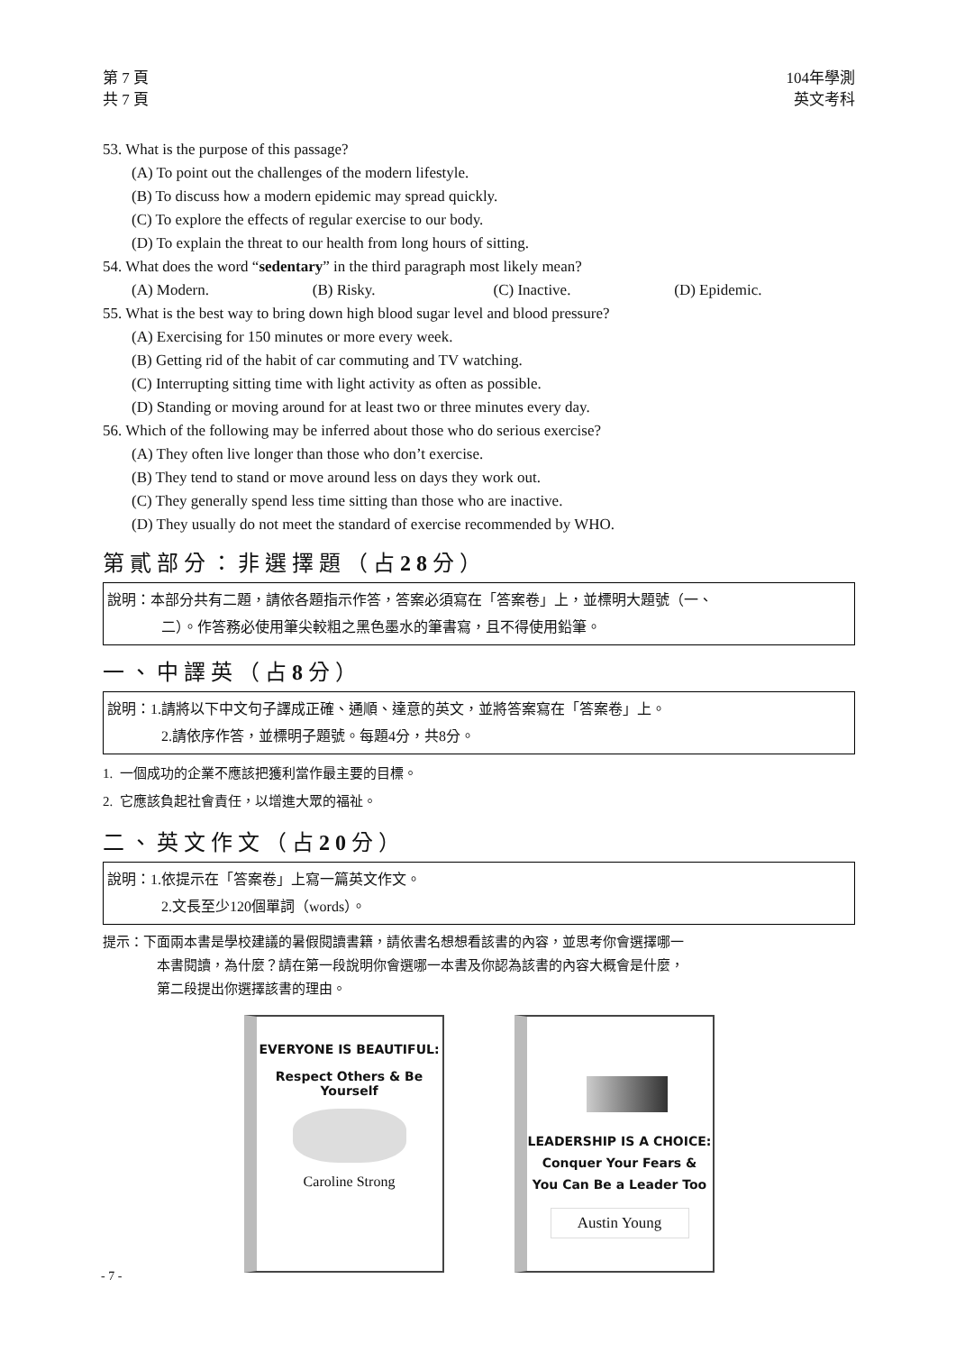第 7 頁
共 7 頁
104年學測
英文考科
53. What is the purpose of this passage?
(A) To point out the challenges of the modern lifestyle.
(B) To discuss how a modern epidemic may spread quickly.
(C) To explore the effects of regular exercise to our body.
(D) To explain the threat to our health from long hours of sitting.
54. What does the word “sedentary” in the third paragraph most likely mean?
(A) Modern. (B) Risky. (C) Inactive. (D) Epidemic.
55. What is the best way to bring down high blood sugar level and blood pressure?
(A) Exercising for 150 minutes or more every week.
(B) Getting rid of the habit of car commuting and TV watching.
(C) Interrupting sitting time with light activity as often as possible.
(D) Standing or moving around for at least two or three minutes every day.
56. Which of the following may be inferred about those who do serious exercise?
(A) They often live longer than those who don’t exercise.
(B) They tend to stand or move around less on days they work out.
(C) They generally spend less time sitting than those who are inactive.
(D) They usually do not meet the standard of exercise recommended by WHO.
第貳部分：非選擇題（占28分）
說明：本部分共有二題，請依各題指示作答，答案必須寫在「答案卷」上，並標明大題號（一、
二）。作答務必使用筆尖較粗之黑色墨水的筆書寫，且不得使用鉛筆。
一、中譯英（占8分）
說明：1.請將以下中文句子譯成正確、通順、達意的英文，並將答案寫在「答案卷」上。
2.請依序作答，並標明子題號。每題4分，共8分。
1. 一個成功的企業不應該把獲利當作最主要的目標。
2. 它應該負起社會責任，以增進大眾的福祉。
二、英文作文（占20分）
說明：1.依提示在「答案卷」上寫一篇英文作文。
2.文長至少120個單詞（words）。
提示：下面兩本書是學校建議的暑假閱讀書籍，請依書名想想看該書的內容，並思考你會選擇哪一
本書閱讀，為什麼？請在第一段說明你會選哪一本書及你認為該書的內容大概會是什麼，
第二段提出你選擇該書的理由。
EVERYONE IS BEAUTIFUL:
Respect Others & Be Yourself
Caroline Strong
LEADERSHIP IS A CHOICE:
Conquer Your Fears &
You Can Be a Leader Too
Austin Young
- 7 -